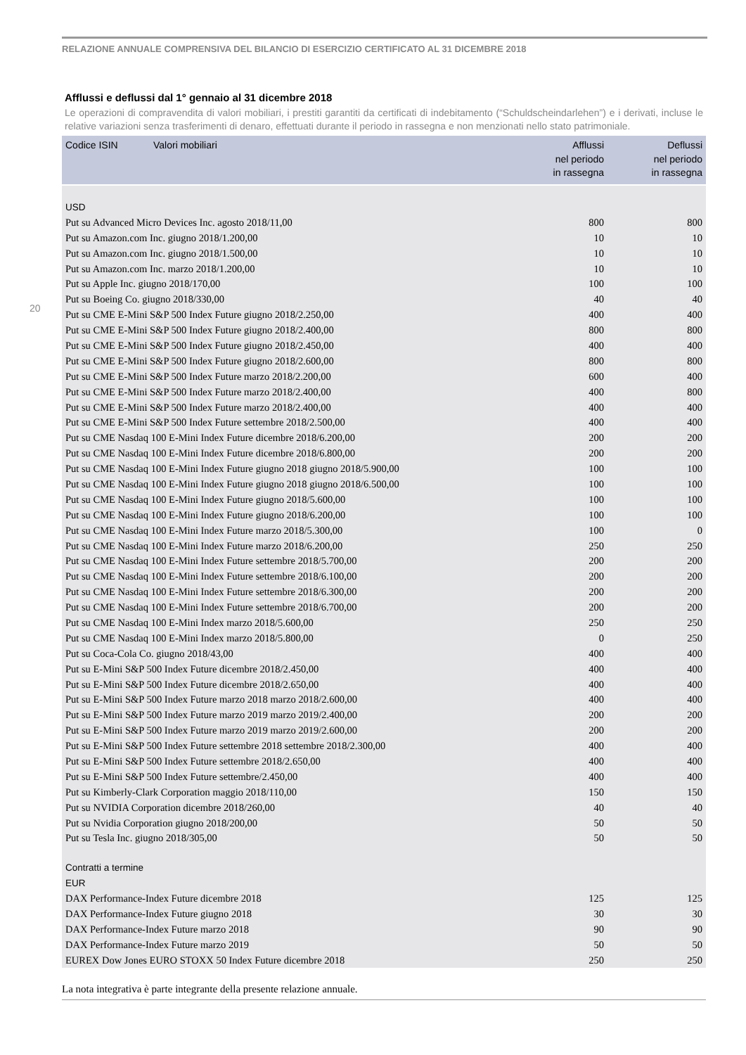RELAZIONE ANNUALE COMPRENSIVA DEL BILANCIO DI ESERCIZIO CERTIFICATO AL 31 DICEMBRE 2018
20
Afflussi e deflussi dal 1° gennaio al 31 dicembre 2018
Le operazioni di compravendita di valori mobiliari, i prestiti garantiti da certificati di indebitamento (“Schuldscheindarlehen”) e i derivati, incluse le relative variazioni senza trasferimenti di denaro, effettuati durante il periodo in rassegna e non menzionati nello stato patrimoniale.
| Codice ISIN | Valori mobiliari | Afflussi nel periodo in rassegna | Deflussi nel periodo in rassegna |
| --- | --- | --- | --- |
| USD | | | |
| Put su Advanced Micro Devices Inc. agosto 2018/11,00 | | 800 | 800 |
| Put su Amazon.com Inc. giugno 2018/1.200,00 | | 10 | 10 |
| Put su Amazon.com Inc. giugno 2018/1.500,00 | | 10 | 10 |
| Put su Amazon.com Inc. marzo 2018/1.200,00 | | 10 | 10 |
| Put su Apple Inc. giugno 2018/170,00 | | 100 | 100 |
| Put su Boeing Co. giugno 2018/330,00 | | 40 | 40 |
| Put su CME E-Mini S&P 500 Index Future giugno 2018/2.250,00 | | 400 | 400 |
| Put su CME E-Mini S&P 500 Index Future giugno 2018/2.400,00 | | 800 | 800 |
| Put su CME E-Mini S&P 500 Index Future giugno 2018/2.450,00 | | 400 | 400 |
| Put su CME E-Mini S&P 500 Index Future giugno 2018/2.600,00 | | 800 | 800 |
| Put su CME E-Mini S&P 500 Index Future marzo 2018/2.200,00 | | 600 | 400 |
| Put su CME E-Mini S&P 500 Index Future marzo 2018/2.400,00 | | 400 | 800 |
| Put su CME E-Mini S&P 500 Index Future marzo 2018/2.400,00 | | 400 | 400 |
| Put su CME E-Mini S&P 500 Index Future settembre 2018/2.500,00 | | 400 | 400 |
| Put su CME Nasdaq 100 E-Mini Index Future dicembre 2018/6.200,00 | | 200 | 200 |
| Put su CME Nasdaq 100 E-Mini Index Future dicembre 2018/6.800,00 | | 200 | 200 |
| Put su CME Nasdaq 100 E-Mini Index Future giugno 2018 giugno 2018/5.900,00 | | 100 | 100 |
| Put su CME Nasdaq 100 E-Mini Index Future giugno 2018 giugno 2018/6.500,00 | | 100 | 100 |
| Put su CME Nasdaq 100 E-Mini Index Future giugno 2018/5.600,00 | | 100 | 100 |
| Put su CME Nasdaq 100 E-Mini Index Future giugno 2018/6.200,00 | | 100 | 100 |
| Put su CME Nasdaq 100 E-Mini Index Future marzo 2018/5.300,00 | | 100 | 0 |
| Put su CME Nasdaq 100 E-Mini Index Future marzo 2018/6.200,00 | | 250 | 250 |
| Put su CME Nasdaq 100 E-Mini Index Future settembre 2018/5.700,00 | | 200 | 200 |
| Put su CME Nasdaq 100 E-Mini Index Future settembre 2018/6.100,00 | | 200 | 200 |
| Put su CME Nasdaq 100 E-Mini Index Future settembre 2018/6.300,00 | | 200 | 200 |
| Put su CME Nasdaq 100 E-Mini Index Future settembre 2018/6.700,00 | | 200 | 200 |
| Put su CME Nasdaq 100 E-Mini Index marzo 2018/5.600,00 | | 250 | 250 |
| Put su CME Nasdaq 100 E-Mini Index marzo 2018/5.800,00 | | 0 | 250 |
| Put su Coca-Cola Co. giugno 2018/43,00 | | 400 | 400 |
| Put su E-Mini S&P 500 Index Future dicembre 2018/2.450,00 | | 400 | 400 |
| Put su E-Mini S&P 500 Index Future dicembre 2018/2.650,00 | | 400 | 400 |
| Put su E-Mini S&P 500 Index Future marzo 2018 marzo 2018/2.600,00 | | 400 | 400 |
| Put su E-Mini S&P 500 Index Future marzo 2019 marzo 2019/2.400,00 | | 200 | 200 |
| Put su E-Mini S&P 500 Index Future marzo 2019 marzo 2019/2.600,00 | | 200 | 200 |
| Put su E-Mini S&P 500 Index Future settembre 2018 settembre 2018/2.300,00 | | 400 | 400 |
| Put su E-Mini S&P 500 Index Future settembre 2018/2.650,00 | | 400 | 400 |
| Put su E-Mini S&P 500 Index Future settembre/2.450,00 | | 400 | 400 |
| Put su Kimberly-Clark Corporation maggio 2018/110,00 | | 150 | 150 |
| Put su NVIDIA Corporation dicembre 2018/260,00 | | 40 | 40 |
| Put su Nvidia Corporation giugno 2018/200,00 | | 50 | 50 |
| Put su Tesla Inc. giugno 2018/305,00 | | 50 | 50 |
| Contratti a termine | | | |
| EUR | | | |
| DAX Performance-Index Future dicembre 2018 | | 125 | 125 |
| DAX Performance-Index Future giugno 2018 | | 30 | 30 |
| DAX Performance-Index Future marzo 2018 | | 90 | 90 |
| DAX Performance-Index Future marzo 2019 | | 50 | 50 |
| EUREX Dow Jones EURO STOXX 50 Index Future dicembre 2018 | | 250 | 250 |
La nota integrativa è parte integrante della presente relazione annuale.